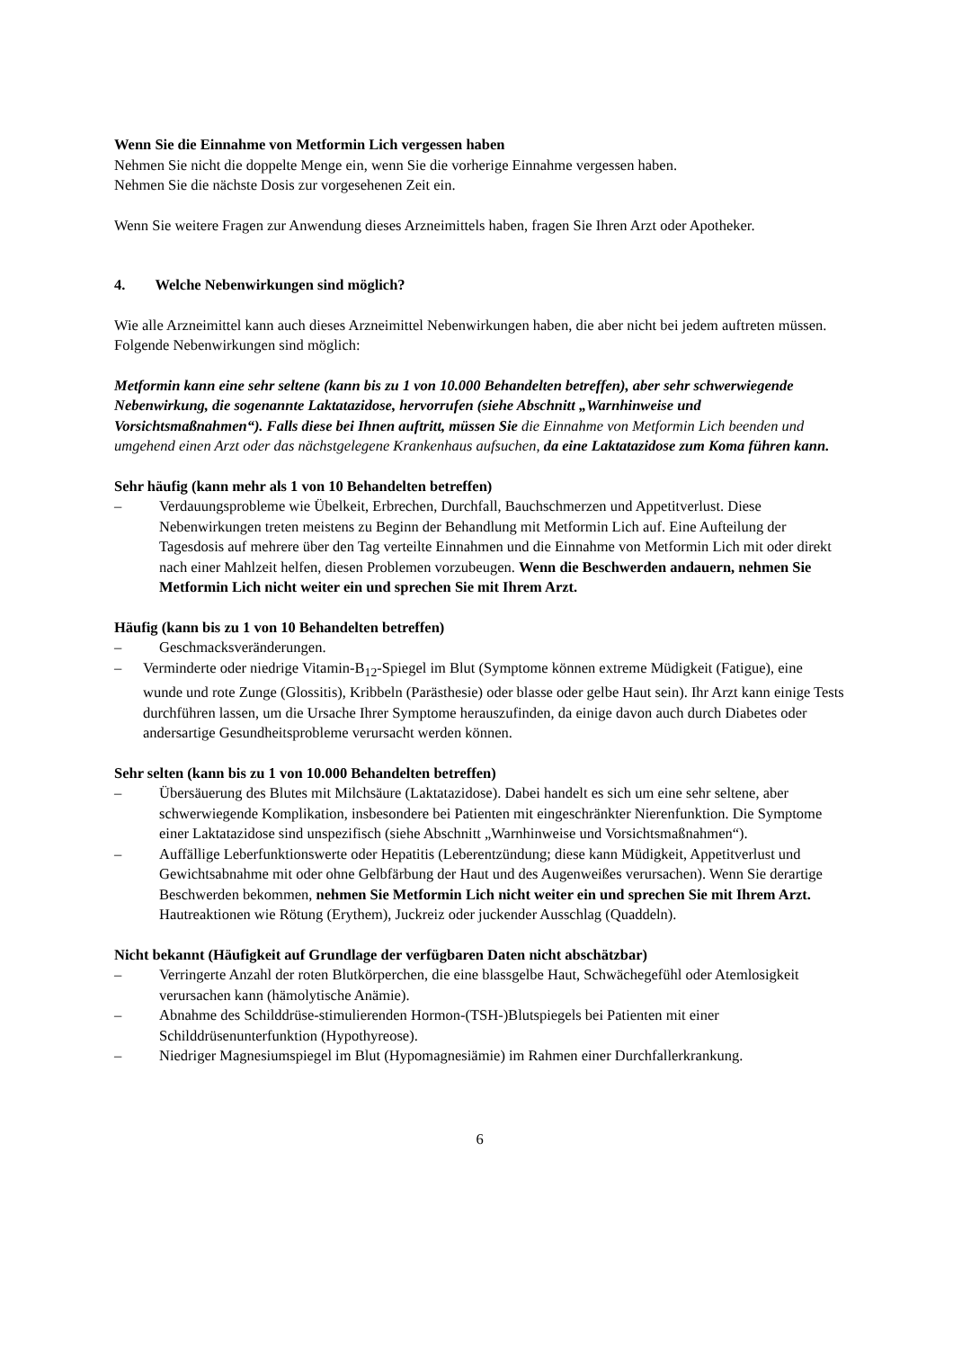Wenn Sie die Einnahme von Metformin Lich vergessen haben
Nehmen Sie nicht die doppelte Menge ein, wenn Sie die vorherige Einnahme vergessen haben.
Nehmen Sie die nächste Dosis zur vorgesehenen Zeit ein.
Wenn Sie weitere Fragen zur Anwendung dieses Arzneimittels haben, fragen Sie Ihren Arzt oder Apotheker.
4. Welche Nebenwirkungen sind möglich?
Wie alle Arzneimittel kann auch dieses Arzneimittel Nebenwirkungen haben, die aber nicht bei jedem auftreten müssen.
Folgende Nebenwirkungen sind möglich:
Metformin kann eine sehr seltene (kann bis zu 1 von 10.000 Behandelten betreffen), aber sehr schwerwiegende Nebenwirkung, die sogenannte Laktatazidose, hervorrufen (siehe Abschnitt „Warnhinweise und Vorsichtsmaßnahmen“). Falls diese bei Ihnen auftritt, müssen Sie die Einnahme von Metformin Lich beenden und umgehend einen Arzt oder das nächstgelegene Krankenhaus aufsuchen, da eine Laktatazidose zum Koma führen kann.
Sehr häufig (kann mehr als 1 von 10 Behandelten betreffen)
– Verdauungsprobleme wie Übelkeit, Erbrechen, Durchfall, Bauchschmerzen und Appetitverlust. Diese Nebenwirkungen treten meistens zu Beginn der Behandlung mit Metformin Lich auf. Eine Aufteilung der Tagesdosis auf mehrere über den Tag verteilte Einnahmen und die Einnahme von Metformin Lich mit oder direkt nach einer Mahlzeit helfen, diesen Problemen vorzubeugen. Wenn die Beschwerden andauern, nehmen Sie Metformin Lich nicht weiter ein und sprechen Sie mit Ihrem Arzt.
Häufig (kann bis zu 1 von 10 Behandelten betreffen)
– Geschmacksveränderungen.
– Verminderte oder niedrige Vitamin-B<sub>12</sub>-Spiegel im Blut (Symptome können extreme Müdigkeit (Fatigue), eine wunde und rote Zunge (Glossitis), Kribbeln (Parästhesie) oder blasse oder gelbe Haut sein). Ihr Arzt kann einige Tests durchführen lassen, um die Ursache Ihrer Symptome herauszufinden, da einige davon auch durch Diabetes oder andersartige Gesundheitsprobleme verursacht werden können.
Sehr selten (kann bis zu 1 von 10.000 Behandelten betreffen)
– Übersäuerung des Blutes mit Milchsäure (Laktatazidose). Dabei handelt es sich um eine sehr seltene, aber schwerwiegende Komplikation, insbesondere bei Patienten mit eingeschränkter Nierenfunktion. Die Symptome einer Laktatazidose sind unspezifisch (siehe Abschnitt „Warnhinweise und Vorsichtsmaßnahmen“).
– Auffällige Leberfunktionswerte oder Hepatitis (Leberentzündung; diese kann Müdigkeit, Appetitverlust und Gewichtsabnahme mit oder ohne Gelbfärbung der Haut und des Augenweißes verursachen). Wenn Sie derartige Beschwerden bekommen, nehmen Sie Metformin Lich nicht weiter ein und sprechen Sie mit Ihrem Arzt. Hautreaktionen wie Rötung (Erythem), Juckreiz oder juckender Ausschlag (Quaddeln).
Nicht bekannt (Häufigkeit auf Grundlage der verfügbaren Daten nicht abschätzbar)
– Verringerte Anzahl der roten Blutkörperchen, die eine blassgelbe Haut, Schwächegefühl oder Atemlosigkeit verursachen kann (hämolytische Anämie).
– Abnahme des Schilddrüse-stimulierenden Hormon-(TSH-)Blutspiegels bei Patienten mit einer Schilddrüsenunterfunktion (Hypothyreose).
– Niedriger Magnesiumspiegel im Blut (Hypomagnesiämie) im Rahmen einer Durchfallerkrankung.
6